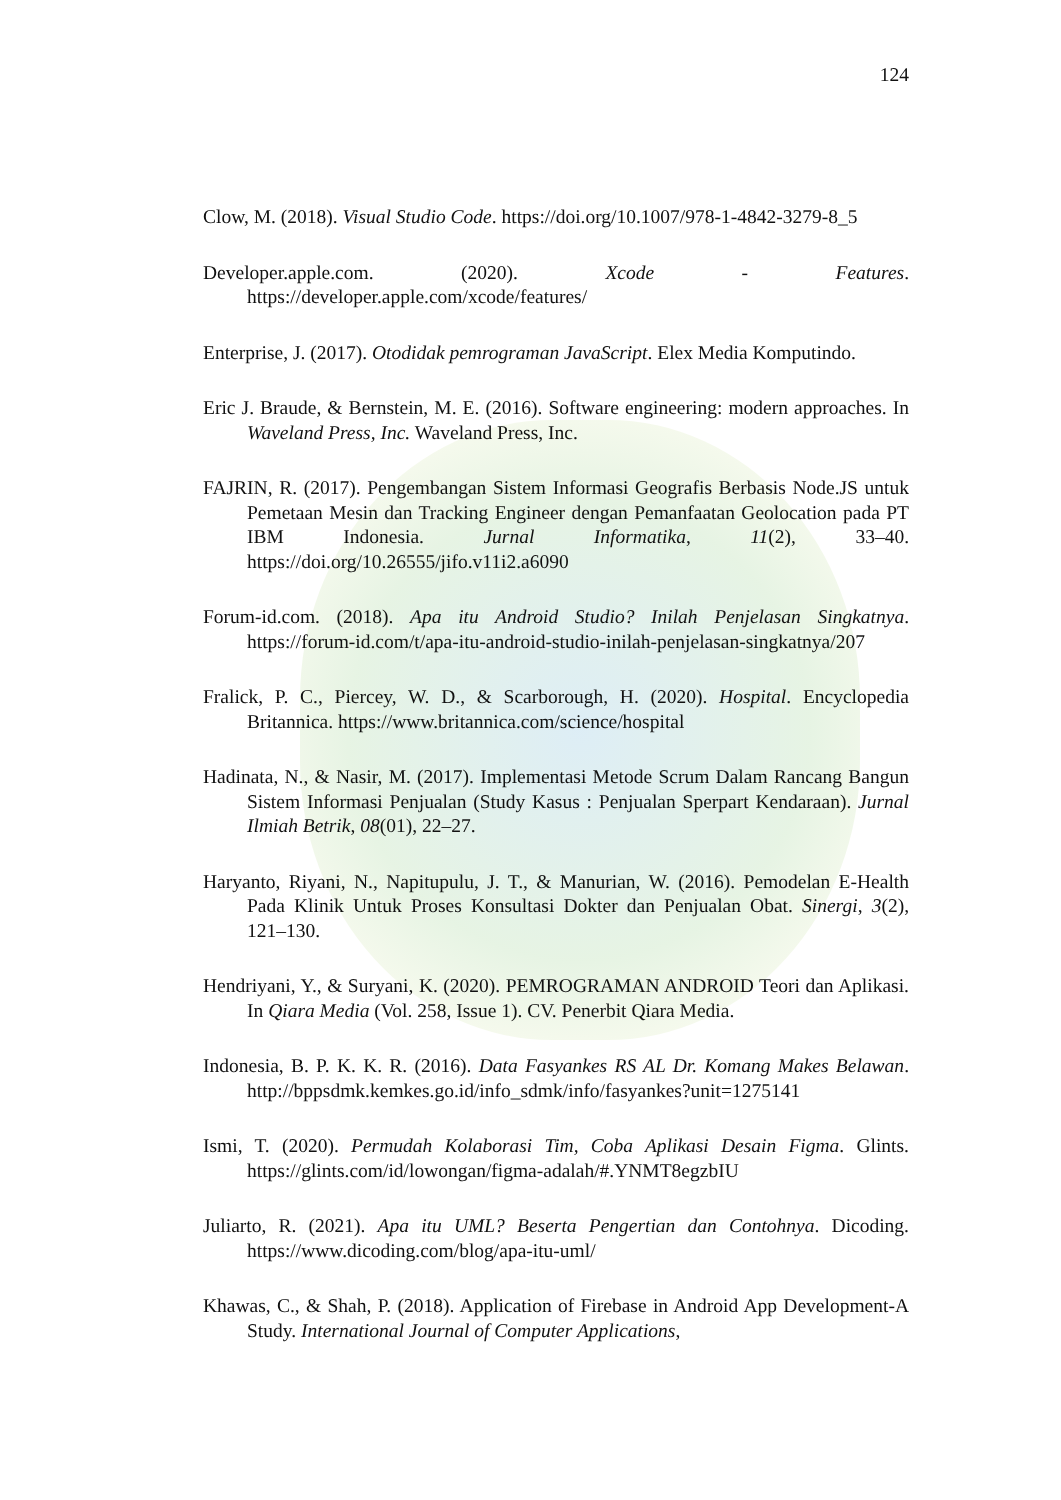124
Clow, M. (2018). Visual Studio Code. https://doi.org/10.1007/978-1-4842-3279-8_5
Developer.apple.com. (2020). Xcode - Features. https://developer.apple.com/xcode/features/
Enterprise, J. (2017). Otodidak pemrograman JavaScript. Elex Media Komputindo.
Eric J. Braude, & Bernstein, M. E. (2016). Software engineering: modern approaches. In Waveland Press, Inc. Waveland Press, Inc.
FAJRIN, R. (2017). Pengembangan Sistem Informasi Geografis Berbasis Node.JS untuk Pemetaan Mesin dan Tracking Engineer dengan Pemanfaatan Geolocation pada PT IBM Indonesia. Jurnal Informatika, 11(2), 33–40. https://doi.org/10.26555/jifo.v11i2.a6090
Forum-id.com. (2018). Apa itu Android Studio? Inilah Penjelasan Singkatnya. https://forum-id.com/t/apa-itu-android-studio-inilah-penjelasan-singkatnya/207
Fralick, P. C., Piercey, W. D., & Scarborough, H. (2020). Hospital. Encyclopedia Britannica. https://www.britannica.com/science/hospital
Hadinata, N., & Nasir, M. (2017). Implementasi Metode Scrum Dalam Rancang Bangun Sistem Informasi Penjualan (Study Kasus : Penjualan Sperpart Kendaraan). Jurnal Ilmiah Betrik, 08(01), 22–27.
Haryanto, Riyani, N., Napitupulu, J. T., & Manurian, W. (2016). Pemodelan E-Health Pada Klinik Untuk Proses Konsultasi Dokter dan Penjualan Obat. Sinergi, 3(2), 121–130.
Hendriyani, Y., & Suryani, K. (2020). PEMROGRAMAN ANDROID Teori dan Aplikasi. In Qiara Media (Vol. 258, Issue 1). CV. Penerbit Qiara Media.
Indonesia, B. P. K. K. R. (2016). Data Fasyankes RS AL Dr. Komang Makes Belawan. http://bppsdmk.kemkes.go.id/info_sdmk/info/fasyankes?unit=1275141
Ismi, T. (2020). Permudah Kolaborasi Tim, Coba Aplikasi Desain Figma. Glints. https://glints.com/id/lowongan/figma-adalah/#.YNMT8egzbIU
Juliarto, R. (2021). Apa itu UML? Beserta Pengertian dan Contohnya. Dicoding. https://www.dicoding.com/blog/apa-itu-uml/
Khawas, C., & Shah, P. (2018). Application of Firebase in Android App Development-A Study. International Journal of Computer Applications,